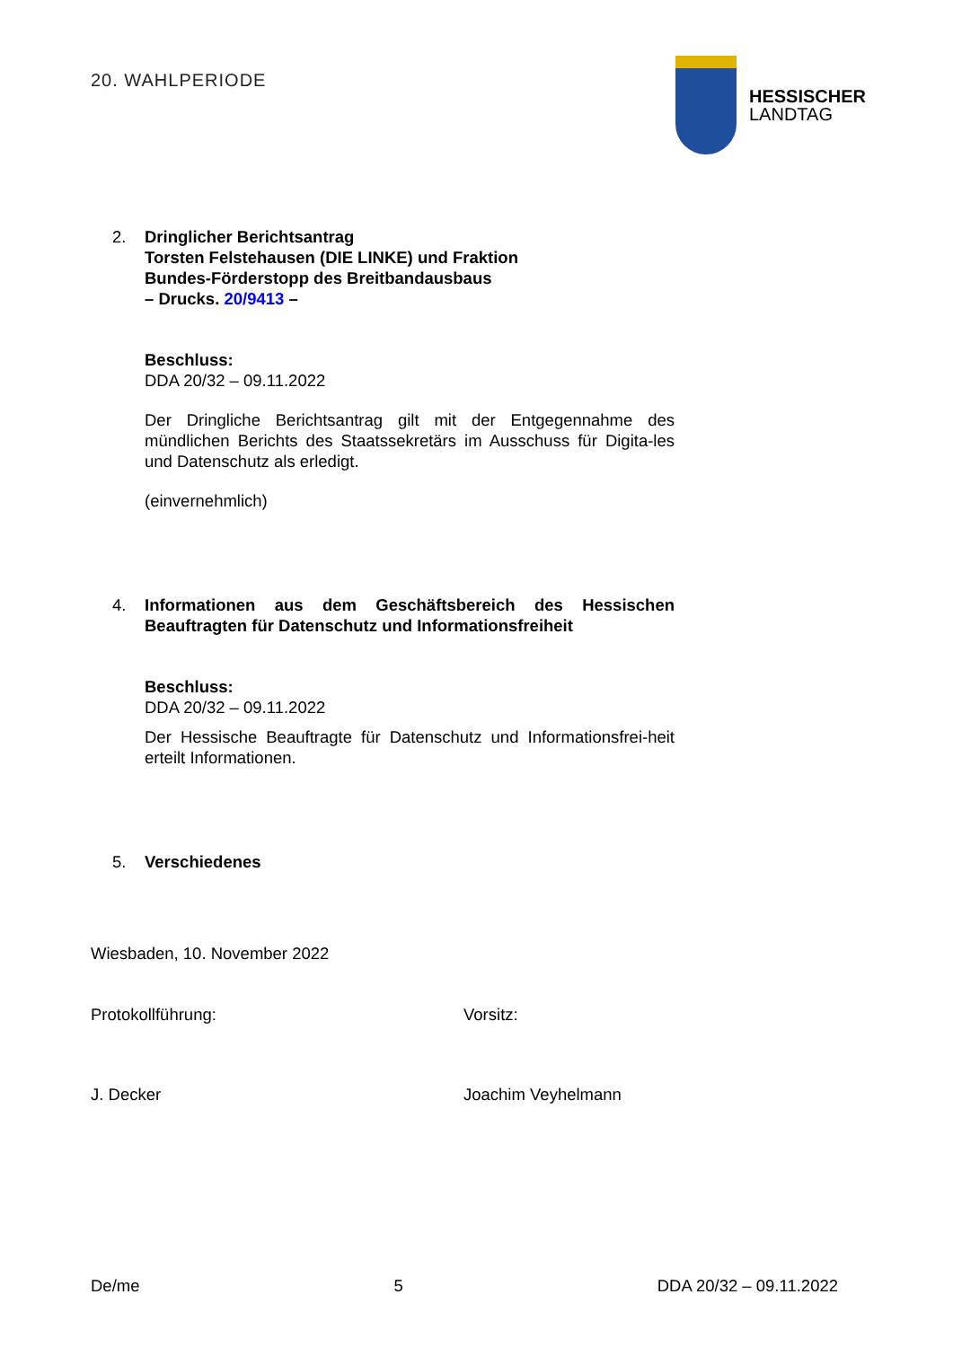20. WAHLPERIODE
HESSISCHER
LANDTAG
2. Dringlicher Berichtsantrag
Torsten Felstehausen (DIE LINKE) und Fraktion
Bundes-Förderstopp des Breitbandausbaus
– Drucks. 20/9413 –
Beschluss:
DDA 20/32 – 09.11.2022
Der Dringliche Berichtsantrag gilt mit der Entgegennahme des mündlichen Berichts des Staatssekretärs im Ausschuss für Digita-les und Datenschutz als erledigt.
(einvernehmlich)
4. Informationen aus dem Geschäftsbereich des Hessischen Beauftragten für Datenschutz und Informationsfreiheit
Beschluss:
DDA 20/32 – 09.11.2022
Der Hessische Beauftragte für Datenschutz und Informationsfrei-heit erteilt Informationen.
5. Verschiedenes
Wiesbaden, 10. November 2022
Protokollführung: Vorsitz:
J. Decker Joachim Veyhelmann
De/me 5 DDA 20/32 – 09.11.2022